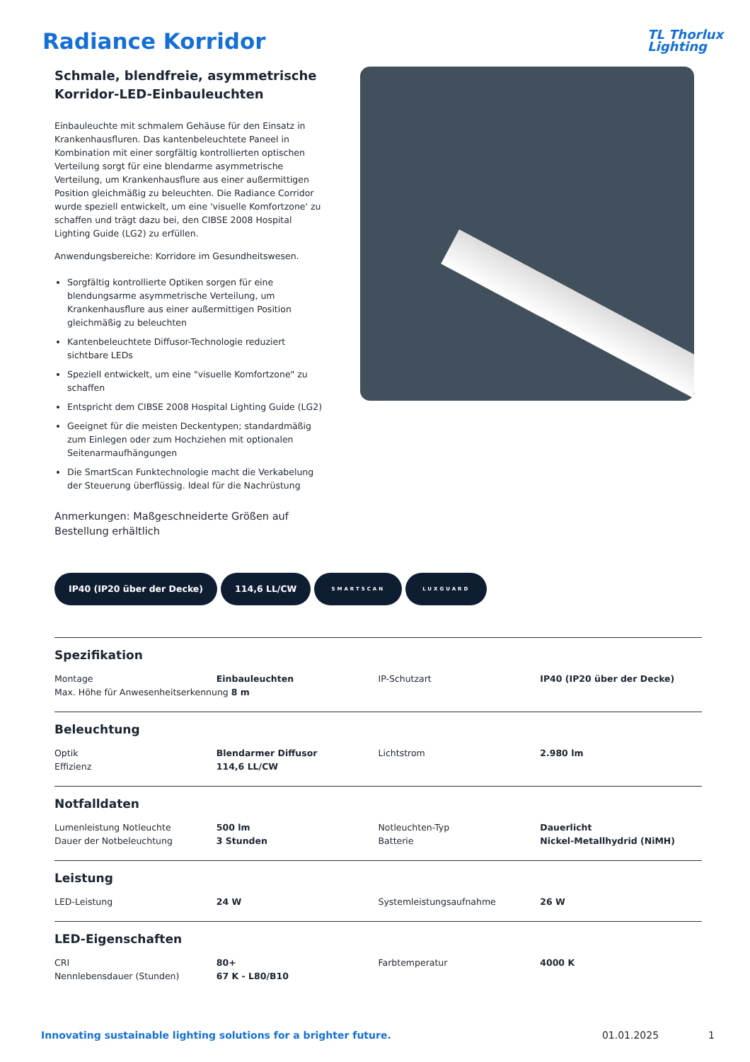Radiance Korridor
TL Thorlux
Lighting
Schmale, blendfreie, asymmetrische Korridor-LED-Einbauleuchten
Einbauleuchte mit schmalem Gehäuse für den Einsatz in Krankenhausfluren. Das kantenbeleuchtete Paneel in Kombination mit einer sorgfältig kontrollierten optischen Verteilung sorgt für eine blendarme asymmetrische Verteilung, um Krankenhausflure aus einer außermittigen Position gleichmäßig zu beleuchten. Die Radiance Corridor wurde speziell entwickelt, um eine 'visuelle Komfortzone' zu schaffen und trägt dazu bei, den CIBSE 2008 Hospital Lighting Guide (LG2) zu erfüllen.
Anwendungsbereiche: Korridore im Gesundheitswesen.
Sorgfältig kontrollierte Optiken sorgen für eine blendungsarme asymmetrische Verteilung, um Krankenhausflure aus einer außermittigen Position gleichmäßig zu beleuchten
Kantenbeleuchtete Diffusor-Technologie reduziert sichtbare LEDs
Speziell entwickelt, um eine "visuelle Komfortzone" zu schaffen
Entspricht dem CIBSE 2008 Hospital Lighting Guide (LG2)
Geeignet für die meisten Deckentypen; standardmäßig zum Einlegen oder zum Hochziehen mit optionalen Seitenarmaufhängungen
Die SmartScan Funktechnologie macht die Verkabelung der Steuerung überflüssig. Ideal für die Nachrüstung
Anmerkungen: Maßgeschneiderte Größen auf Bestellung erhältlich
IP40 (IP20 über der Decke) 114,6 LL/CW SMARTSCAN LUXGUARD
Spezifikation
| Montage | Einbauleuchten | IP-Schutzart | IP40 (IP20 über der Decke) |
| Max. Höhe für Anwesenheitserkennung 8 m | | | |
Beleuchtung
| Optik | Blendarmer Diffusor | Lichtstrom | 2.980 lm |
| Effizienz | 114,6 LL/CW | | |
Notfalldaten
| Lumenleistung Notleuchte | 500 lm | Notleuchten-Typ | Dauerlicht |
| Dauer der Notbeleuchtung | 3 Stunden | Batterie | Nickel-Metallhydrid (NiMH) |
Leistung
| LED-Leistung | 24 W | Systemleistungsaufnahme | 26 W |
LED-Eigenschaften
| CRI | 80+ | Farbtemperatur | 4000 K |
| Nennlebensdauer (Stunden) | 67 K - L80/B10 | | |
Innovating sustainable lighting solutions for a brighter future. 01.01.2025 1